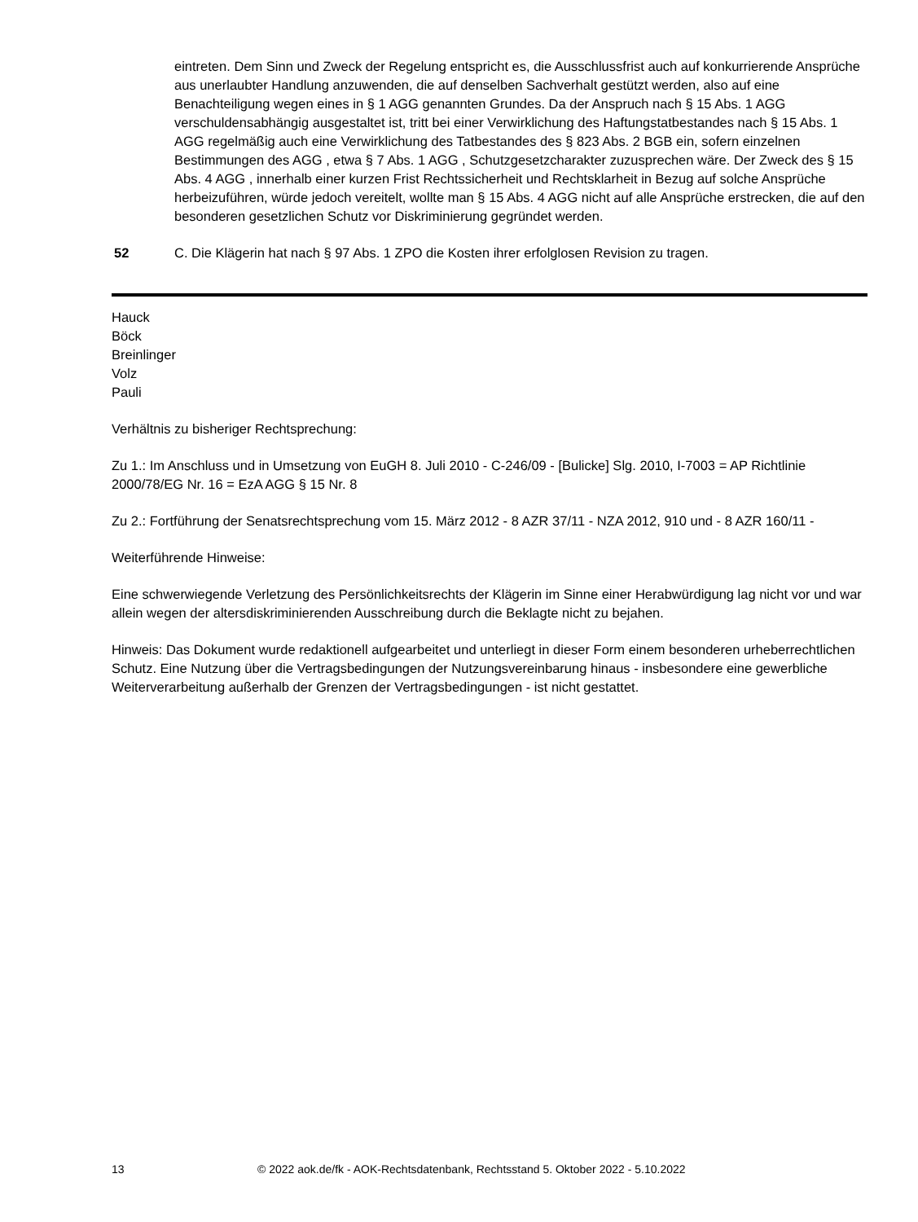eintreten. Dem Sinn und Zweck der Regelung entspricht es, die Ausschlussfrist auch auf konkurrierende Ansprüche aus unerlaubter Handlung anzuwenden, die auf denselben Sachverhalt gestützt werden, also auf eine Benachteiligung wegen eines in § 1 AGG genannten Grundes. Da der Anspruch nach § 15 Abs. 1 AGG verschuldensabhängig ausgestaltet ist, tritt bei einer Verwirklichung des Haftungstatbestandes nach § 15 Abs. 1 AGG regelmäßig auch eine Verwirklichung des Tatbestandes des § 823 Abs. 2 BGB ein, sofern einzelnen Bestimmungen des AGG , etwa § 7 Abs. 1 AGG , Schutzgesetzcharakter zuzusprechen wäre. Der Zweck des § 15 Abs. 4 AGG , innerhalb einer kurzen Frist Rechtssicherheit und Rechtsklarheit in Bezug auf solche Ansprüche herbeizuführen, würde jedoch vereitelt, wollte man § 15 Abs. 4 AGG nicht auf alle Ansprüche erstrecken, die auf den besonderen gesetzlichen Schutz vor Diskriminierung gegründet werden.
52 C. Die Klägerin hat nach § 97 Abs. 1 ZPO die Kosten ihrer erfolglosen Revision zu tragen.
Hauck
Böck
Breinlinger
Volz
Pauli
Verhältnis zu bisheriger Rechtsprechung:
Zu 1.: Im Anschluss und in Umsetzung von EuGH 8. Juli 2010 - C-246/09 - [Bulicke] Slg. 2010, I-7003 = AP Richtlinie 2000/78/EG Nr. 16 = EzA AGG § 15 Nr. 8
Zu 2.: Fortführung der Senatsrechtsprechung vom 15. März 2012 - 8 AZR 37/11 - NZA 2012, 910 und - 8 AZR 160/11 -
Weiterführende Hinweise:
Eine schwerwiegende Verletzung des Persönlichkeitsrechts der Klägerin im Sinne einer Herabwürdigung lag nicht vor und war allein wegen der altersdiskriminierenden Ausschreibung durch die Beklagte nicht zu bejahen.
Hinweis: Das Dokument wurde redaktionell aufgearbeitet und unterliegt in dieser Form einem besonderen urheberrechtlichen Schutz. Eine Nutzung über die Vertragsbedingungen der Nutzungsvereinbarung hinaus - insbesondere eine gewerbliche Weiterverarbeitung außerhalb der Grenzen der Vertragsbedingungen - ist nicht gestattet.
13 © 2022 aok.de/fk - AOK-Rechtsdatenbank, Rechtsstand 5. Oktober 2022 - 5.10.2022